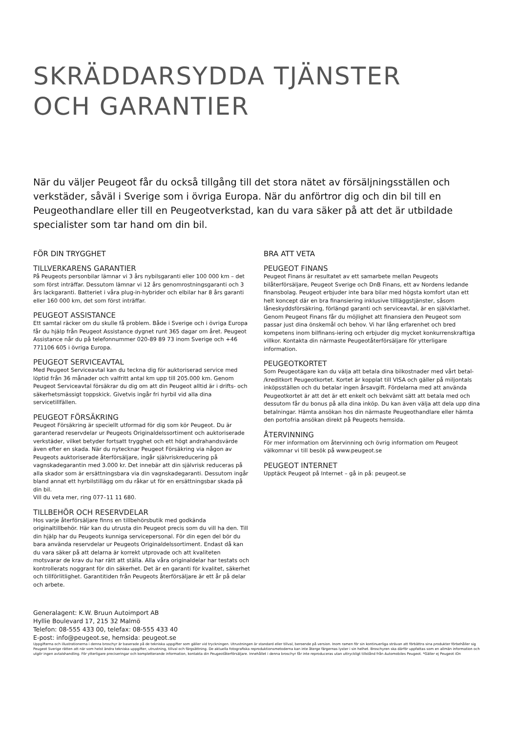SKRÄDDARSYDDA TJÄNSTER
OCH GARANTIER
När du väljer Peugeot får du också tillgång till det stora nätet av försäljningsställen och verkstäder, såväl i Sverige som i övriga Europa. När du anförtror dig och din bil till en Peugeothandlare eller till en Peugeotverkstad, kan du vara säker på att det är utbildade specialister som tar hand om din bil.
FÖR DIN TRYGGHET
TILLVERKARENS GARANTIER
På Peugeots personbilar lämnar vi 3 års nybilsgaranti eller 100 000 km – det som först inträffar. Dessutom lämnar vi 12 års genomrostningsgaranti och 3 års lackgaranti. Batteriet i våra plug-in-hybrider och elbilar har 8 års garanti eller 160 000 km, det som först inträffar.
PEUGEOT ASSISTANCE
Ett samtal räcker om du skulle få problem. Både i Sverige och i övriga Europa får du hjälp från Peugeot Assistance dygnet runt 365 dagar om året. Peugeot Assistance når du på telefonnummer 020-89 89 73 inom Sverige och +46 771106 605 i övriga Europa.
PEUGEOT SERVICEAVTAL
Med Peugeot Serviceavtal kan du teckna dig för auktoriserad service med löptid från 36 månader och valfritt antal km upp till 205.000 km. Genom Peugeot Serviceavtal försäkrar du dig om att din Peugeot alltid är i drifts- och säkerhetsmässigt toppskick. Givetvis ingår fri hyrbil vid alla dina servicetillfällen.
PEUGEOT FÖRSÄKRING
Peugeot Försäkring är speciellt utformad för dig som kör Peugeot. Du är garanterad reservdelar ur Peugeots Originaldelssortiment och auktoriserade verkstäder, vilket betyder fortsatt trygghet och ett högt andrahandsvärde även efter en skada. När du nytecknar Peugeot Försäkring via någon av Peugeots auktoriserade återförsäljare, ingår självriskreducering på vagnskadegarantin med 3.000 kr. Det innebär att din självrisk reduceras på alla skador som är ersättningsbara via din vagnskadegaranti. Dessutom ingår bland annat ett hyrbilstillägg om du råkar ut för en ersättningsbar skada på din bil.
Vill du veta mer, ring 077–11 11 680.
TILLBEHÖR OCH RESERVDELAR
Hos varje återförsäljare finns en tillbehörsbutik med godkända originaltillbehör. Här kan du utrusta din Peugeot precis som du vill ha den. Till din hjälp har du Peugeots kunniga servicepersonal. För din egen del bör du bara använda reservdelar ur Peugeots Originaldelssortiment. Endast då kan du vara säker på att delarna är korrekt utprovade och att kvaliteten motsvarar de krav du har rätt att ställa. Alla våra originaldelar har testats och kontrollerats noggrant för din säkerhet. Det är en garanti för kvalitet, säkerhet och tillförlitlighet. Garantitiden från Peugeots återförsäljare är ett år på delar och arbete.
BRA ATT VETA
PEUGEOT FINANS
Peugeot Finans är resultatet av ett samarbete mellan Peugeots bilåterförsäljare, Peugeot Sverige och DnB Finans, ett av Nordens ledande finansbolag. Peugeot erbjuder inte bara bilar med högsta komfort utan ett helt koncept där en bra finansiering inklusive tillläggstjänster, såsom låneskyddsförsäkring, förlängd garanti och serviceavtal, är en självklarhet. Genom Peugeot Finans får du möjlighet att finansiera den Peugeot som passar just dina önskemål och behov. Vi har lång erfarenhet och bred kompetens inom bilfinans-iering och erbjuder dig mycket konkurrenskraftiga villkor. Kontakta din närmaste Peugeotåterförsäljare för ytterligare information.
PEUGEOTKORTET
Som Peugeotägare kan du välja att betala dina bilkostnader med vårt betal- /kreditkort Peugeotkortet. Kortet är kopplat till VISA och gäller på miljontals inköpsställen och du betalar ingen årsavgift. Fördelarna med att använda Peugeotkortet är att det är ett enkelt och bekvämt sätt att betala med och dessutom får du bonus på alla dina inköp. Du kan även välja att dela upp dina betalningar. Hämta ansökan hos din närmaste Peugeothandlare eller hämta den portofria ansökan direkt på Peugeots hemsida.
ÅTERVINNING
För mer information om återvinning och övrig information om Peugeot välkomnar vi till besök på www.peugeot.se
PEUGEOT INTERNET
Upptäck Peugeot på Internet – gå in på: peugeot.se
Generalagent: K.W. Bruun Autoimport AB
Hyllie Boulevard 17, 215 32 Malmö
Telefon: 08-555 433 00, telefax: 08-555 433 40
E-post: info@peugeot.se, hemsida: peugeot.se
Uppgifterna och illustrationerna i denna broschyr är baserade på de tekniska uppgifter som gäller vid tryckningen. Utrustningen är standard eller tillval, beroende på version. Inom ramen för sin kontinuerliga strävan att förbättra sina produkter förbehåller sig Peugeot Sverige rätten att när som helst ändra tekniska uppgifter, utrustning, tillval och färgsättning. De aktuella fotografiska reproduktionsmetoderna kan inte återge färgernas lyster i sin helhet. Broschyren ska därför uppfattas som en allmän information och utgör ingen avtalshandling. För ytterligare preciseringar och kompletterande information, kontakta din Peugeotåterförsäljare. Innehållet i denna broschyr får inte reproduceras utan uttryckligt tillstånd från Automobiles Peugeot. *Gäller ej Peugeot iOn